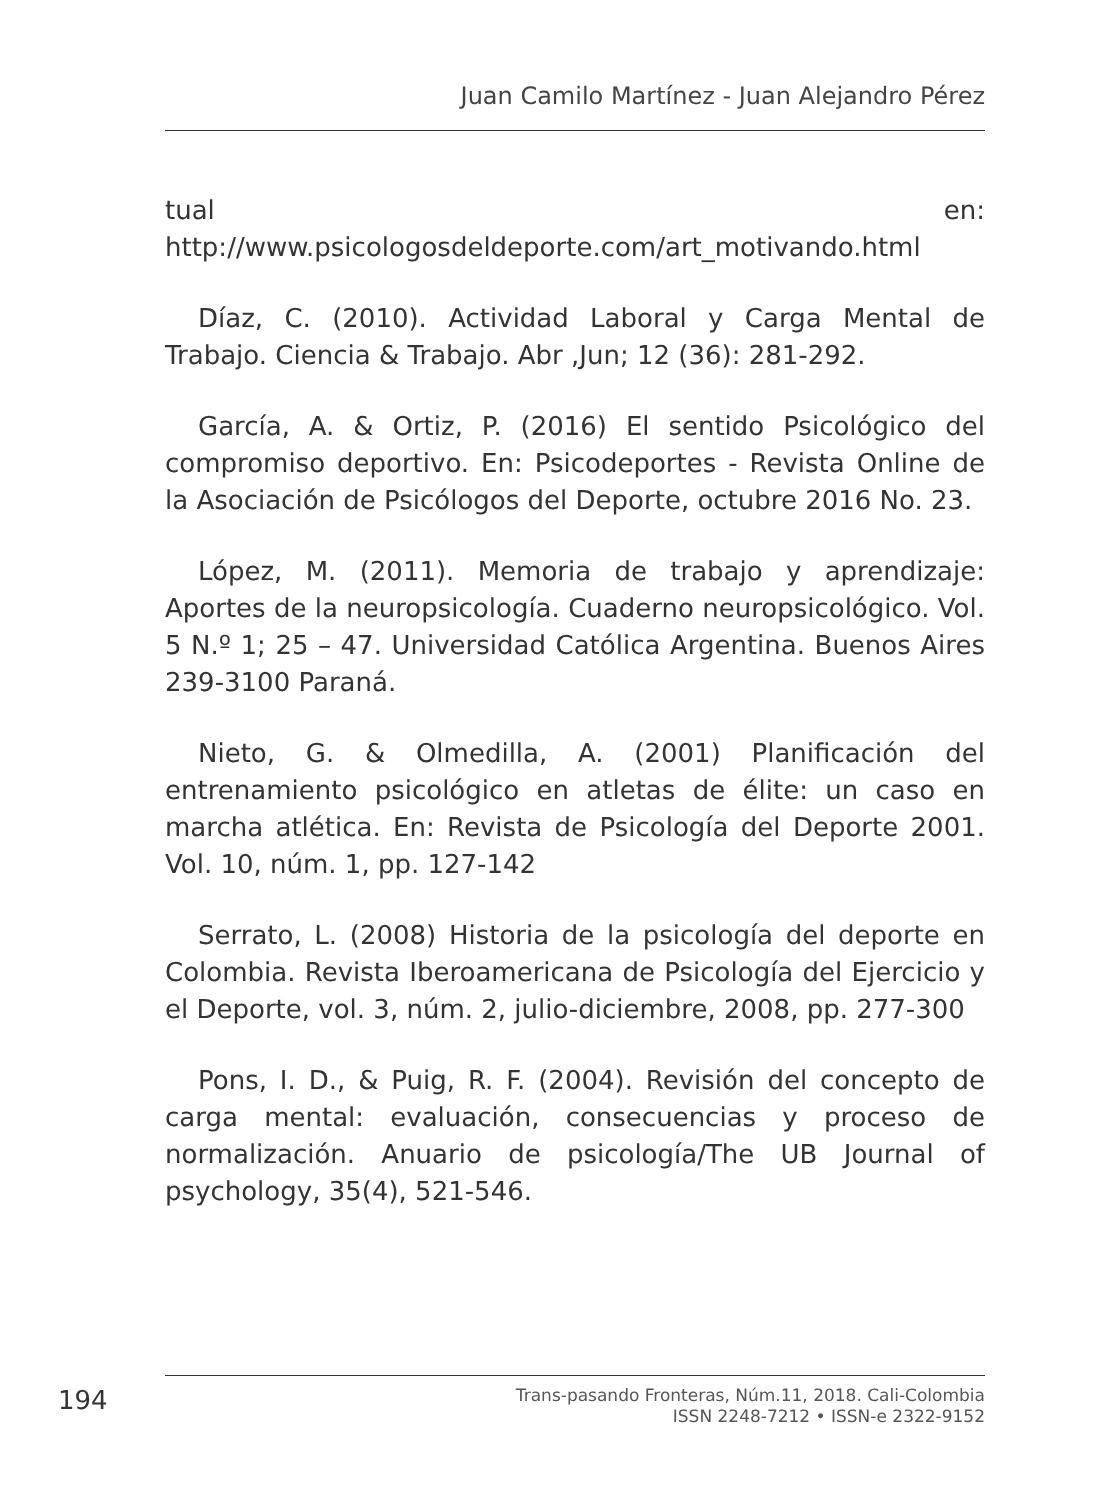Juan Camilo Martínez - Juan Alejandro Pérez
tual en: http://www.psicologosdeldeporte.com/art_motivando.html
Díaz, C. (2010). Actividad Laboral y Carga Mental de Trabajo. Ciencia & Trabajo. Abr ,Jun; 12 (36): 281-292.
García, A. & Ortiz, P. (2016) El sentido Psicológico del compromiso deportivo. En: Psicodeportes - Revista Online de la Asociación de Psicólogos del Deporte, octubre 2016 No. 23.
López, M. (2011). Memoria de trabajo y aprendizaje: Aportes de la neuropsicología. Cuaderno neuropsicológico. Vol. 5 N.º 1; 25 – 47. Universidad Católica Argentina. Buenos Aires 239-3100 Paraná.
Nieto, G. & Olmedilla, A. (2001) Planificación del entrenamiento psicológico en atletas de élite: un caso en marcha atlética. En: Revista de Psicología del Deporte 2001. Vol. 10, núm. 1, pp. 127-142
Serrato, L. (2008) Historia de la psicología del deporte en Colombia. Revista Iberoamericana de Psicología del Ejercicio y el Deporte, vol. 3, núm. 2, julio-diciembre, 2008, pp. 277-300
Pons, I. D., & Puig, R. F. (2004). Revisión del concepto de carga mental: evaluación, consecuencias y proceso de normalización. Anuario de psicología/The UB Journal of psychology, 35(4), 521-546.
194
Trans-pasando Fronteras, Núm.11, 2018. Cali-Colombia
ISSN 2248-7212 • ISSN-e 2322-9152